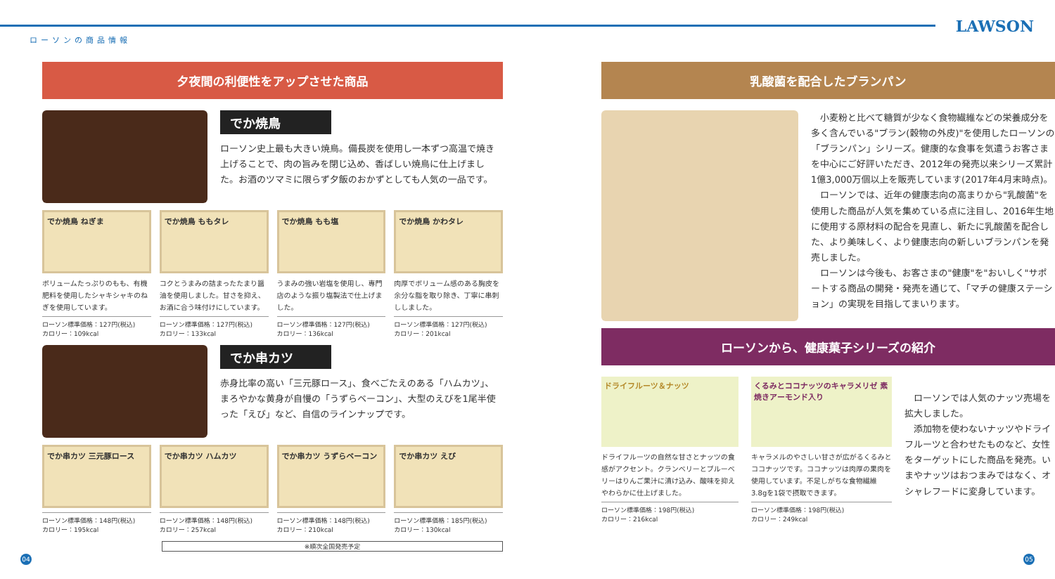ローソンの商品情報
LAWSON
夕夜間の利便性をアップさせた商品
でか焼鳥
ローソン史上最も大きい焼鳥。備長炭を使用し一本ずつ高温で焼き上げることで、肉の旨みを閉じ込め、香ばしい焼鳥に仕上げました。お酒のツマミに限らず夕飯のおかずとしても人気の一品です。
でか焼鳥 ねぎま
ボリュームたっぷりのもも、有機肥料を使用したシャキシャキのねぎを使用しています。
ローソン標準価格：127円(税込)
カロリー：109kcal
でか焼鳥 ももタレ
コクとうまみの詰まったたまり醤油を使用しました。甘さを抑え、お酒に合う味付けにしています。
ローソン標準価格：127円(税込)
カロリー：133kcal
でか焼鳥 もも塩
うまみの強い岩塩を使用し、専門店のような振り塩製法で仕上げました。
ローソン標準価格：127円(税込)
カロリー：136kcal
でか焼鳥 かわタレ
肉厚でボリューム感のある胸皮を余分な脂を取り除き、丁寧に串刺ししました。
ローソン標準価格：127円(税込)
カロリー：201kcal
でか串カツ
赤身比率の高い「三元豚ロース」、食べごたえのある「ハムカツ」、まろやかな黄身が自慢の「うずらベーコン」、大型のえびを1尾半使った「えび」など、自信のラインナップです。
でか串カツ 三元豚ロース
ローソン標準価格：148円(税込)
カロリー：195kcal
でか串カツ ハムカツ
ローソン標準価格：148円(税込)
カロリー：257kcal
でか串カツ うずらベーコン
ローソン標準価格：148円(税込)
カロリー：210kcal
でか串カツ えび
ローソン標準価格：185円(税込)
カロリー：130kcal
※順次全国発売予定
乳酸菌を配合したブランパン
　小麦粉と比べて糖質が少なく食物繊維などの栄養成分を多く含んでいる"ブラン(穀物の外皮)"を使用したローソンの「ブランパン」シリーズ。健康的な食事を気遣うお客さまを中心にご好評いただき、2012年の発売以来シリーズ累計1億3,000万個以上を販売しています(2017年4月末時点)。
　ローソンでは、近年の健康志向の高まりから"乳酸菌"を使用した商品が人気を集めている点に注目し、2016年生地に使用する原材料の配合を見直し、新たに乳酸菌を配合した、より美味しく、より健康志向の新しいブランパンを発売しました。
　ローソンは今後も、お客さまの"健康"を"おいしく"サポートする商品の開発・発売を通じて、「マチの健康ステーション」の実現を目指してまいります。
ローソンから、健康菓子シリーズの紹介
ドライフルーツ＆ナッツ
ドライフルーツの自然な甘さとナッツの食感がアクセント。クランベリーとブルーベリーはりんご果汁に漬け込み、酸味を抑えやわらかに仕上げました。
ローソン標準価格：198円(税込)
カロリー：216kcal
くるみとココナッツのキャラメリゼ 素焼きアーモンド入り
キャラメルのやさしい甘さが広がるくるみとココナッツです。ココナッツは肉厚の果肉を使用しています。不足しがちな食物繊維3.8gを1袋で摂取できます。
ローソン標準価格：198円(税込)
カロリー：249kcal
　ローソンでは人気のナッツ売場を拡大しました。
　添加物を使わないナッツやドライフルーツと合わせたものなど、女性をターゲットにした商品を発売。いまやナッツはおつまみではなく、オシャレフードに変身しています。
04 05